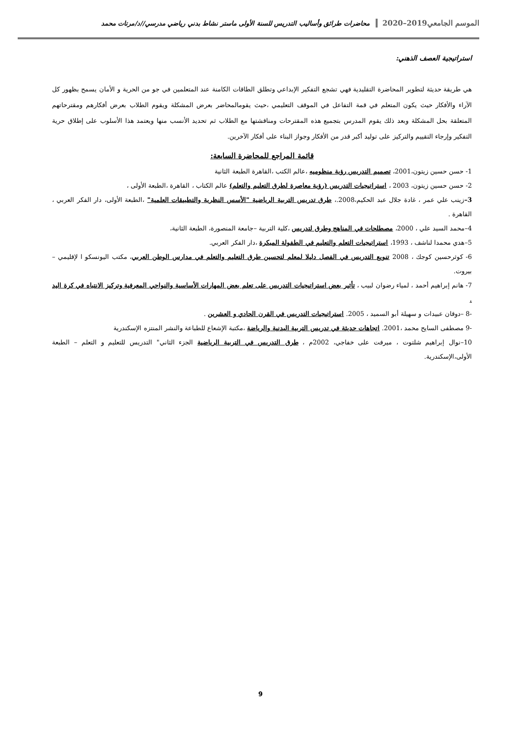الموسم الجامعي2019–2020 محاضرات طرائق وأساليب التدريس للسنة الأولى ماستر نشاط بدني رياضي مدرسي//د/مرتات محمد
استراتيجية العصف الذهني:
هي طريقة حديثة لتطوير المحاضرة التقليدية فهي تشجع التفكير الإبداعي وتطلق الطاقات الكامنة عند المتعلمين في جو من الحرية و الأمان يسمح بظهور كل الآراء والأفكار حيث يكون المتعلم في قمة التفاعل في الموقف التعليمي ،حيث يقومالمحاضر بعرض المشكلة ويقوم الطلاب بعرض أفكارهم ومقترحاتهم المتعلقة بحل المشكلة وبعد ذلك يقوم المدرس بتجميع هذه المقترحات ومناقشتها مع الطلاب ثم تحديد الأنسب منها ويعتمد هذا الأسلوب على إطلاق حرية التفكير وإرجاء التقييم والتركيز على توليد أكبر قدر من الأفكار وجواز البناء على أفكار الآخرين.
قائمة المراجع للمحاضرة السابعة:
1- حسن حسين زيتون،2001، تصميم التدريس رؤية منظوميه ،عالم الكتب ،القاهرة الطبعة الثانية
2- حسن حسين زيتون، 2003 ، استراتيجيات التدريس (رؤية معاصرة لطرق التعليم والتعلم) عالم الكتاب ، القاهرة ،الطبعة الأولى ،
3–زينب علي عمر ، غادة جلال عبد الحكيم،2008.، طرق تدريس التربية الرياضية "الأسس النظرية والتطبيقات العلمية" ،الطبعة الأولى، دار الفكر العربي ، القاهرة .
4–محمد السيد علي ، 2000، مصطلحات في المناهج وطرق لتدريس ،كلية التربية –جامعة المنصورة، الطبعة الثانية،
5–هدي محمدا لناشف ، 1993، استراتيجيات التعلم والتعليم في الطفولة المبكرة ،دار الفكر العربي.
6- كوثرحسين كوجك ، 2008 تنويع التدريس في الفصل دليلا لمعلم لتحسين طرق التعليم والتعلم في مدارس الوطن العربي، مكتب اليونسكو ا لإقليمي – بيروت.
7- هانم إبراهيم أحمد ، لمياء رضوان لبيب ، تأثير بعض استراتيجيات التدريس على تعلم بعض المهارات الأساسية والنواحي المعرفية وتركيز الانتباه في كرة اليد .
-8 –دوقان عبيدات و سهيلة أبو السميد ، 2005. استراتيجيات التدريس في القرن الحادي و العشرين .
-9 مصطفى السايح محمد ،2001. اتجاهات حديثة في تدريس التربية البدنية والرياضة ،مكتبة الإشعاع للطباعة والنشر المنتزه الإسكندرية
10–نوال إبراهيم شلتوت ، ميرفت على خفاجي، 2002م ، طرق التدريس في التربية الرياضية الجزء الثاني" التدريس للتعليم و التعلم – الطبعة الأولى،الإسكندرية.
9